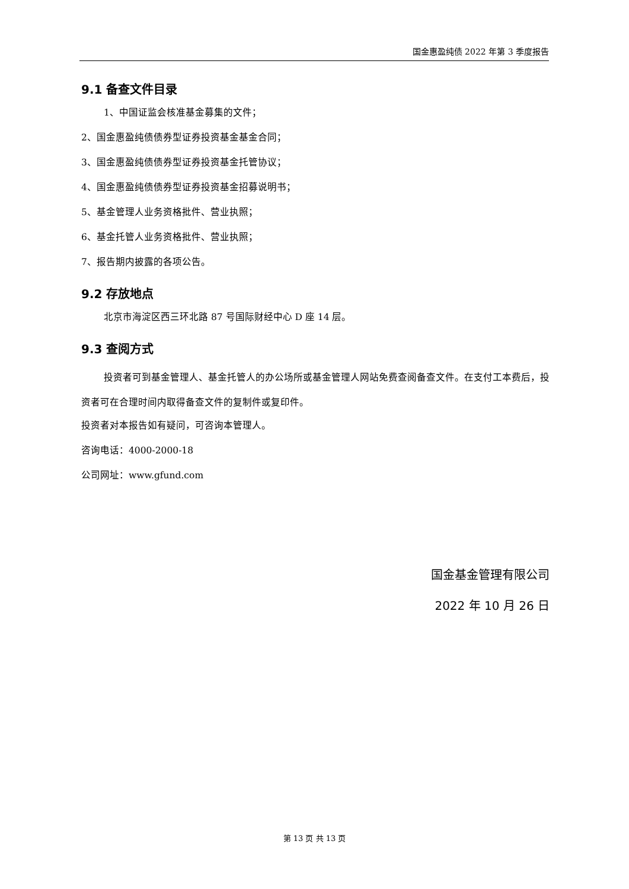国金惠盈纯债 2022 年第 3 季度报告
9.1 备查文件目录
1、中国证监会核准基金募集的文件；
2、国金惠盈纯债债券型证券投资基金基金合同；
3、国金惠盈纯债债券型证券投资基金托管协议；
4、国金惠盈纯债债券型证券投资基金招募说明书；
5、基金管理人业务资格批件、营业执照；
6、基金托管人业务资格批件、营业执照；
7、报告期内披露的各项公告。
9.2 存放地点
北京市海淀区西三环北路 87 号国际财经中心 D 座 14 层。
9.3 查阅方式
投资者可到基金管理人、基金托管人的办公场所或基金管理人网站免费查阅备查文件。在支付工本费后，投资者可在合理时间内取得备查文件的复制件或复印件。
投资者对本报告如有疑问，可咨询本管理人。
咨询电话：4000-2000-18
公司网址：www.gfund.com
国金基金管理有限公司
2022 年 10 月 26 日
第 13 页 共 13 页